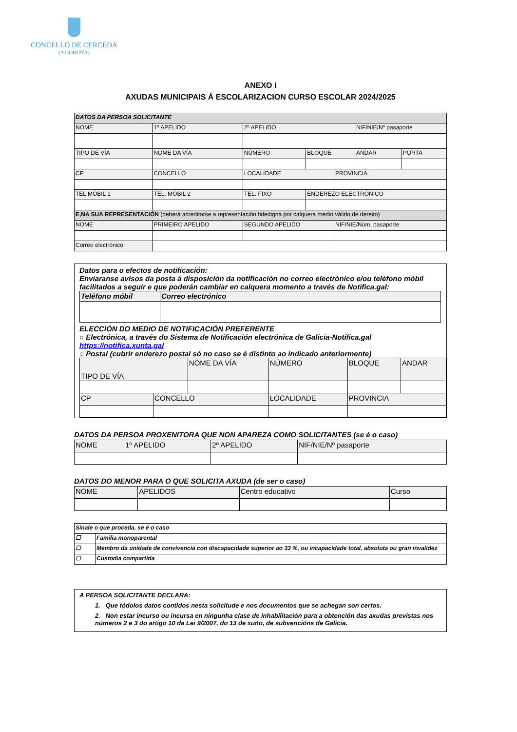CONCELLO DE CERCEDA
(A CORUÑA)
ANEXO I
AXUDAS MUNICIPAIS Á ESCOLARIZACION CURSO ESCOLAR 2024/2025
| DATOS DA PERSOA SOLICITANTE | | | | | | | | |
| NOME | | 1º APELIDO | 2º APELIDO | | | | NIF/NIE/Nº pasaporte | |
| TIPO DE VÍA | NOME DA VÍA | | | NÚMERO | BLOQUE | | ANDAR | PORTA |
| CP | | CONCELLO | LOCALIDADE | | | PROVINCIA | | |
| TEL MÓBIL 1 | | TEL. MÓBIL 2 | TEL. FIXO | | ENDEREZO ELECTRÓNICO | | | |
| E,NA SUA REPRESENTACIÓN (deberá acreditarse a representación fidedigna por calquera medio válido de dereito) | | | | | | | | |
| NOME | | PRIMEIRO APELIDO | SEGUNDO APELIDO | | | NIF/NIE/Núm. pasaporte | | |
| Correo electrónico | | | | | | | | |
Datos para o efectos de notificación:
Enviaranse avisos da posta á disposición da notificación no correo electrónico e/ou teléfono móbil facilitados a seguir e que poderán cambiar en calquera momento a través de Notifica.gal:
| Teléfono móbil | Correo electrónico |
ELECCIÓN DO MEDIO DE NOTIFICACIÓN PREFERENTE
○ Electrónica, a través do Sistema de Notificación electrónica de Galicia-Notifica.gal https://notifica.xunta.gal
○ Postal (cubrir enderezo postal só no caso se é distinto ao indicado anteriormente)
| TIPO DE VÍA | | NOME DA VÍA | | NÚMERO | BLOQUE | ANDAR |
| CP | CONCELLO | | LOCALIDADE | | PROVINCIA | |
DATOS DA PERSOA PROXENITORA QUE NON APAREZA COMO SOLICITANTES (se é o caso)
| NOME | 1º APELIDO | 2º APELIDO | NIF/NIE/Nº pasaporte |
DATOS DO MENOR PARA O QUE SOLICITA AXUDA (de ser o caso)
| NOME | APELIDOS | Centro educativo | Curso |
| Sinale o que proceda, se é o caso | |
| ☐ | Familia monoparental |
| ☐ | Membro da unidade de convivencia con discapacidade superior ao 33 %, ou incapacidade total, absoluta ou gran invalidez |
| ☐ | Custodia compartida |
A PERSOA SOLICITANTE DECLARA:
1. Que tódolos datos contidos nesta solicitude e nos documentos que se achegan son certos.
2. Non estar incurso ou incursa en ningunha clase de inhabilitación para a obtención das axudas previstas nos números 2 e 3 do artigo 10 da Lei 9/2007, do 13 de xuño, de subvencións de Galicia.